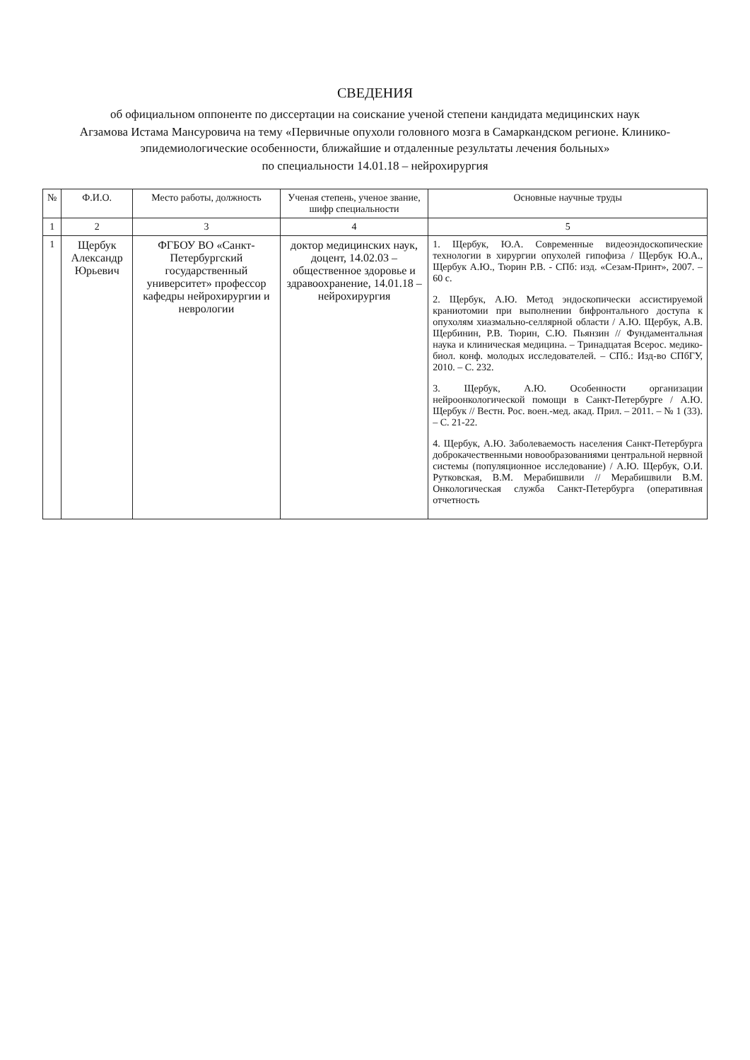СВЕДЕНИЯ
об официальном оппоненте по диссертации на соискание ученой степени кандидата медицинских наук
Агзамова Истама Мансуровича на тему «Первичные опухоли головного мозга в Самаркандском регионе. Клинико-эпидемиологические особенности, ближайшие и отдаленные результаты лечения больных»
по специальности 14.01.18 – нейрохирургия
| № | Ф.И.О. | Место работы, должность | Ученая степень, ученое звание, шифр специальности | Основные научные труды |
| --- | --- | --- | --- | --- |
| 1 | 2 | 3 | 4 | 5 |
| 1 | Щербук Александр Юрьевич | ФГБОУ ВО «Санкт-Петербургский государственный университет» профессор кафедры нейрохирургии и неврологии | доктор медицинских наук, доцент, 14.02.03 – общественное здоровье и здравоохранение, 14.01.18 – нейрохирургия | 1. Щербук, Ю.А. Современные видеоэндоскопические технологии в хирургии опухолей гипофиза / Щербук Ю.А., Щербук А.Ю., Тюрин Р.В. - СПб: изд. «Сезам-Принт», 2007. – 60 с. 2. Щербук, А.Ю. Метод эндоскопически ассистируемой краниотомии при выполнении бифронтального доступа к опухолям хиазмально-селлярной области / А.Ю. Щербук, А.В. Щербинин, Р.В. Тюрин, С.Ю. Пьянзин // Фундаментальная наука и клиническая медицина. – Тринадцатая Всерос. медико-биол. конф. молодых исследователей. – СПб.: Изд-во СПбГУ, 2010. – С. 232. 3. Щербук, А.Ю. Особенности организации нейроонкологической помощи в Санкт-Петербурге / А.Ю. Щербук // Вестн. Рос. воен.-мед. акад. Прил. – 2011. – № 1 (33). – С. 21-22. 4. Щербук, А.Ю. Заболеваемость населения Санкт-Петербурга доброкачественными новообразованиями центральной нервной системы (популяционное исследование) / А.Ю. Щербук, О.И. Рутковская, В.М. Мерабишвили // Мерабишвили В.М. Онкологическая служба Санкт-Петербурга (оперативная отчетность |